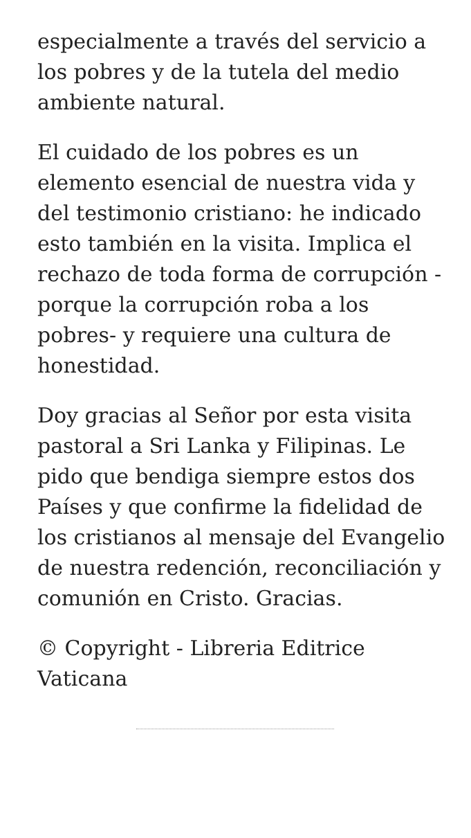especialmente a través del servicio a los pobres y de la tutela del medio ambiente natural.
El cuidado de los pobres es un elemento esencial de nuestra vida y del testimonio cristiano: he indicado esto también en la visita. Implica el rechazo de toda forma de corrupción -porque la corrupción roba a los pobres- y requiere una cultura de honestidad.
Doy gracias al Señor por esta visita pastoral a Sri Lanka y Filipinas. Le pido que bendiga siempre estos dos Países y que confirme la fidelidad de los cristianos al mensaje del Evangelio de nuestra redención, reconciliación y comunión en Cristo. Gracias.
© Copyright - Libreria Editrice Vaticana